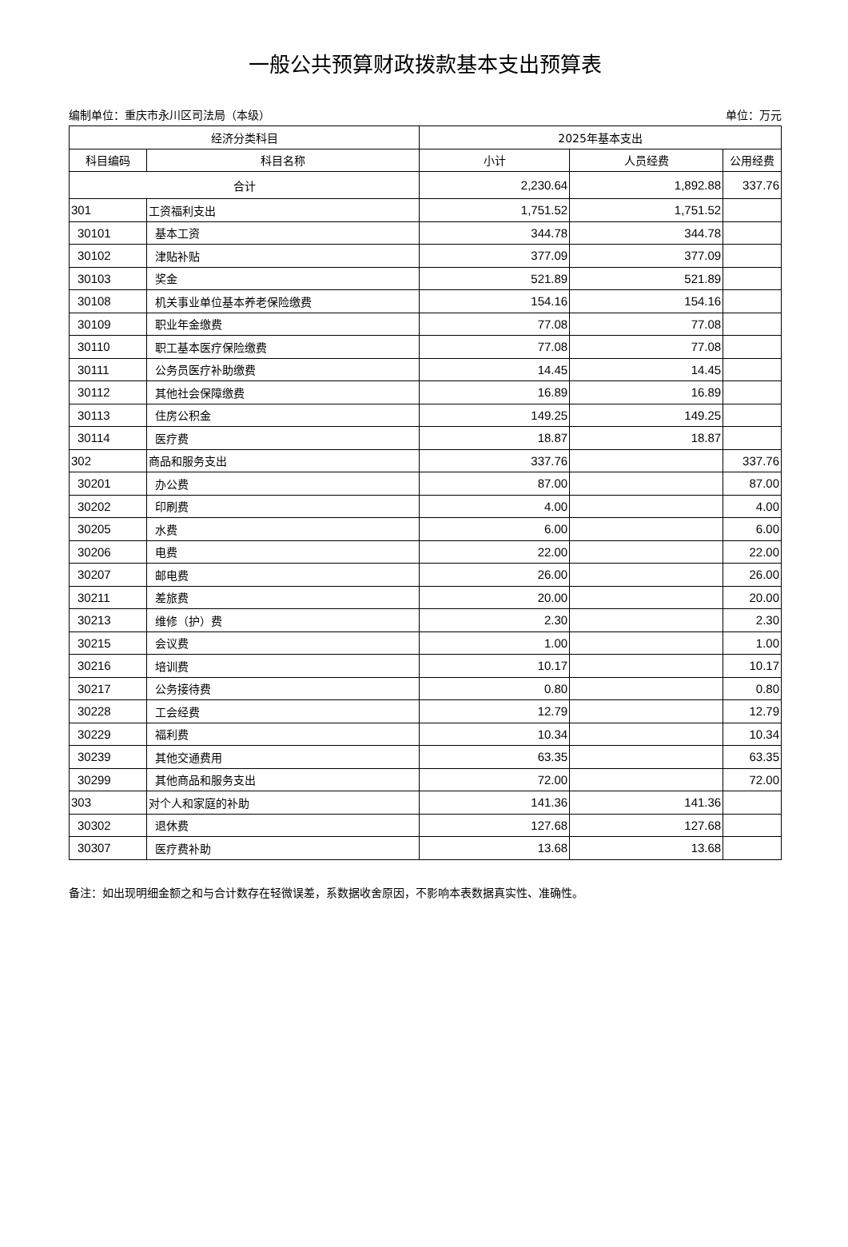一般公共预算财政拨款基本支出预算表
编制单位：重庆市永川区司法局（本级） 单位：万元
| 经济分类科目 | | 2025年基本支出 | | |
| --- | --- | --- | --- | --- |
| 科目编码 | 科目名称 | 小计 | 人员经费 | 公用经费 |
| 合计 | | 2,230.64 | 1,892.88 | 337.76 |
| 301 | 工资福利支出 | 1,751.52 | 1,751.52 | |
| 30101 | 基本工资 | 344.78 | 344.78 | |
| 30102 | 津贴补贴 | 377.09 | 377.09 | |
| 30103 | 奖金 | 521.89 | 521.89 | |
| 30108 | 机关事业单位基本养老保险缴费 | 154.16 | 154.16 | |
| 30109 | 职业年金缴费 | 77.08 | 77.08 | |
| 30110 | 职工基本医疗保险缴费 | 77.08 | 77.08 | |
| 30111 | 公务员医疗补助缴费 | 14.45 | 14.45 | |
| 30112 | 其他社会保障缴费 | 16.89 | 16.89 | |
| 30113 | 住房公积金 | 149.25 | 149.25 | |
| 30114 | 医疗费 | 18.87 | 18.87 | |
| 302 | 商品和服务支出 | 337.76 | | 337.76 |
| 30201 | 办公费 | 87.00 | | 87.00 |
| 30202 | 印刷费 | 4.00 | | 4.00 |
| 30205 | 水费 | 6.00 | | 6.00 |
| 30206 | 电费 | 22.00 | | 22.00 |
| 30207 | 邮电费 | 26.00 | | 26.00 |
| 30211 | 差旅费 | 20.00 | | 20.00 |
| 30213 | 维修（护）费 | 2.30 | | 2.30 |
| 30215 | 会议费 | 1.00 | | 1.00 |
| 30216 | 培训费 | 10.17 | | 10.17 |
| 30217 | 公务接待费 | 0.80 | | 0.80 |
| 30228 | 工会经费 | 12.79 | | 12.79 |
| 30229 | 福利费 | 10.34 | | 10.34 |
| 30239 | 其他交通费用 | 63.35 | | 63.35 |
| 30299 | 其他商品和服务支出 | 72.00 | | 72.00 |
| 303 | 对个人和家庭的补助 | 141.36 | 141.36 | |
| 30302 | 退休费 | 127.68 | 127.68 | |
| 30307 | 医疗费补助 | 13.68 | 13.68 | |
备注：如出现明细金额之和与合计数存在轻微误差，系数据收舍原因，不影响本表数据真实性、准确性。